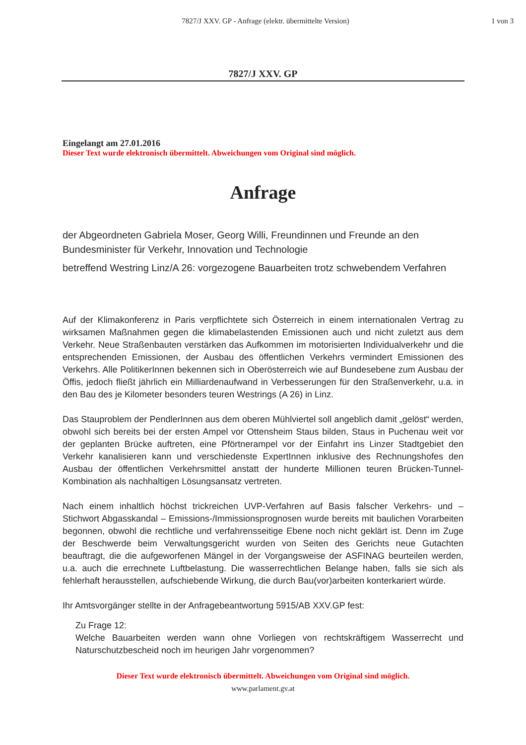7827/J XXV. GP - Anfrage (elektr. übermittelte Version)
1 von 3
7827/J XXV. GP
Eingelangt am 27.01.2016
Dieser Text wurde elektronisch übermittelt. Abweichungen vom Original sind möglich.
Anfrage
der Abgeordneten Gabriela Moser, Georg Willi, Freundinnen und Freunde an den Bundesminister für Verkehr, Innovation und Technologie
betreffend Westring Linz/A 26: vorgezogene Bauarbeiten trotz schwebendem Verfahren
Auf der Klimakonferenz in Paris verpflichtete sich Österreich in einem internationalen Vertrag zu wirksamen Maßnahmen gegen die klimabelastenden Emissionen auch und nicht zuletzt aus dem Verkehr. Neue Straßenbauten verstärken das Aufkommen im motorisierten Individualverkehr und die entsprechenden Emissionen, der Ausbau des öffentlichen Verkehrs vermindert Emissionen des Verkehrs. Alle PolitikerInnen bekennen sich in Oberösterreich wie auf Bundesebene zum Ausbau der Öffis, jedoch fließt jährlich ein Milliardenaufwand in Verbesserungen für den Straßenverkehr, u.a. in den Bau des je Kilometer besonders teuren Westrings (A 26) in Linz.
Das Stauproblem der PendlerInnen aus dem oberen Mühlviertel soll angeblich damit „gelöst“ werden, obwohl sich bereits bei der ersten Ampel vor Ottensheim Staus bilden, Staus in Puchenau weit vor der geplanten Brücke auftreten, eine Pförtnerampel vor der Einfahrt ins Linzer Stadtgebiet den Verkehr kanalisieren kann und verschiedenste ExpertInnen inklusive des Rechnungshofes den Ausbau der öffentlichen Verkehrsmittel anstatt der hunderte Millionen teuren Brücken-Tunnel-Kombination als nachhaltigen Lösungsansatz vertreten.
Nach einem inhaltlich höchst trickreichen UVP-Verfahren auf Basis falscher Verkehrs- und – Stichwort Abgasskandal – Emissions-/Immissionsprognosen wurde bereits mit baulichen Vorarbeiten begonnen, obwohl die rechtliche und verfahrensseitige Ebene noch nicht geklärt ist. Denn im Zuge der Beschwerde beim Verwaltungsgericht wurden von Seiten des Gerichts neue Gutachten beauftragt, die die aufgeworfenen Mängel in der Vorgangsweise der ASFINAG beurteilen werden, u.a. auch die errechnete Luftbelastung. Die wasserrechtlichen Belange haben, falls sie sich als fehlerhaft herausstellen, aufschiebende Wirkung, die durch Bau(vor)arbeiten konterkariert würde.
Ihr Amtsvorgänger stellte in der Anfragebeantwortung 5915/AB XXV.GP fest:
Zu Frage 12:
Welche Bauarbeiten werden wann ohne Vorliegen von rechtskräftigem Wasserrecht und Naturschutzbescheid noch im heurigen Jahr vorgenommen?
Dieser Text wurde elektronisch übermittelt. Abweichungen vom Original sind möglich.
www.parlament.gv.at